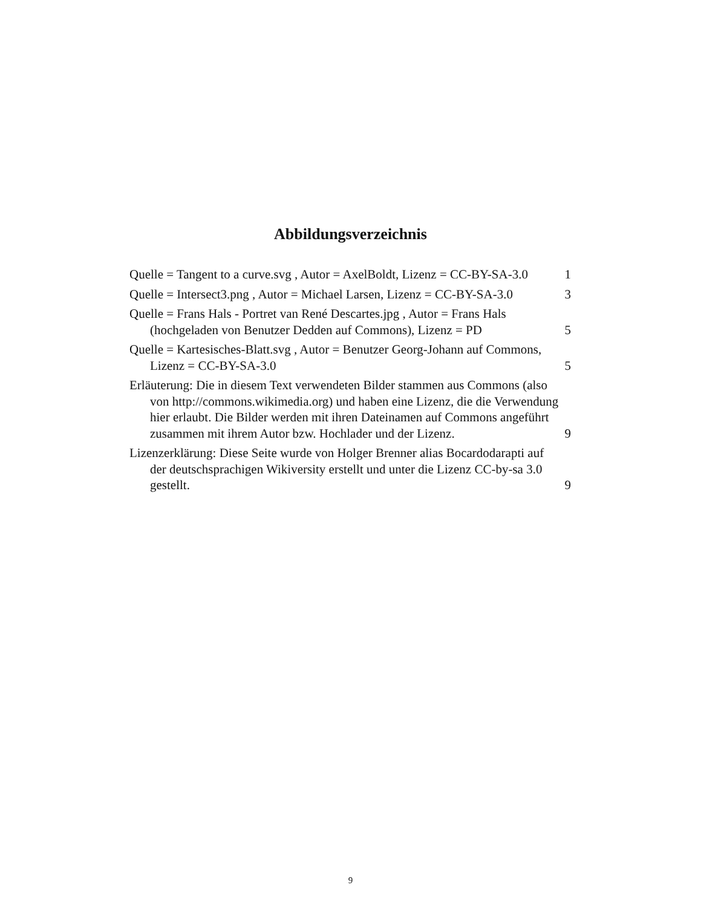Abbildungsverzeichnis
Quelle = Tangent to a curve.svg , Autor = AxelBoldt, Lizenz = CC-BY-SA-3.0
1
Quelle = Intersect3.png , Autor = Michael Larsen, Lizenz = CC-BY-SA-3.0
3
Quelle = Frans Hals - Portret van René Descartes.jpg , Autor = Frans Hals (hochgeladen von Benutzer Dedden auf Commons), Lizenz = PD
5
Quelle = Kartesisches-Blatt.svg , Autor = Benutzer Georg-Johann auf Commons, Lizenz = CC-BY-SA-3.0
5
Erläuterung: Die in diesem Text verwendeten Bilder stammen aus Commons (also von http://commons.wikimedia.org) und haben eine Lizenz, die die Verwendung hier erlaubt. Die Bilder werden mit ihren Dateinamen auf Commons angeführt zusammen mit ihrem Autor bzw. Hochlader und der Lizenz.
9
Lizenzerklärung: Diese Seite wurde von Holger Brenner alias Bocardodarapti auf der deutschsprachigen Wikiversity erstellt und unter die Lizenz CC-by-sa 3.0 gestellt.
9
9